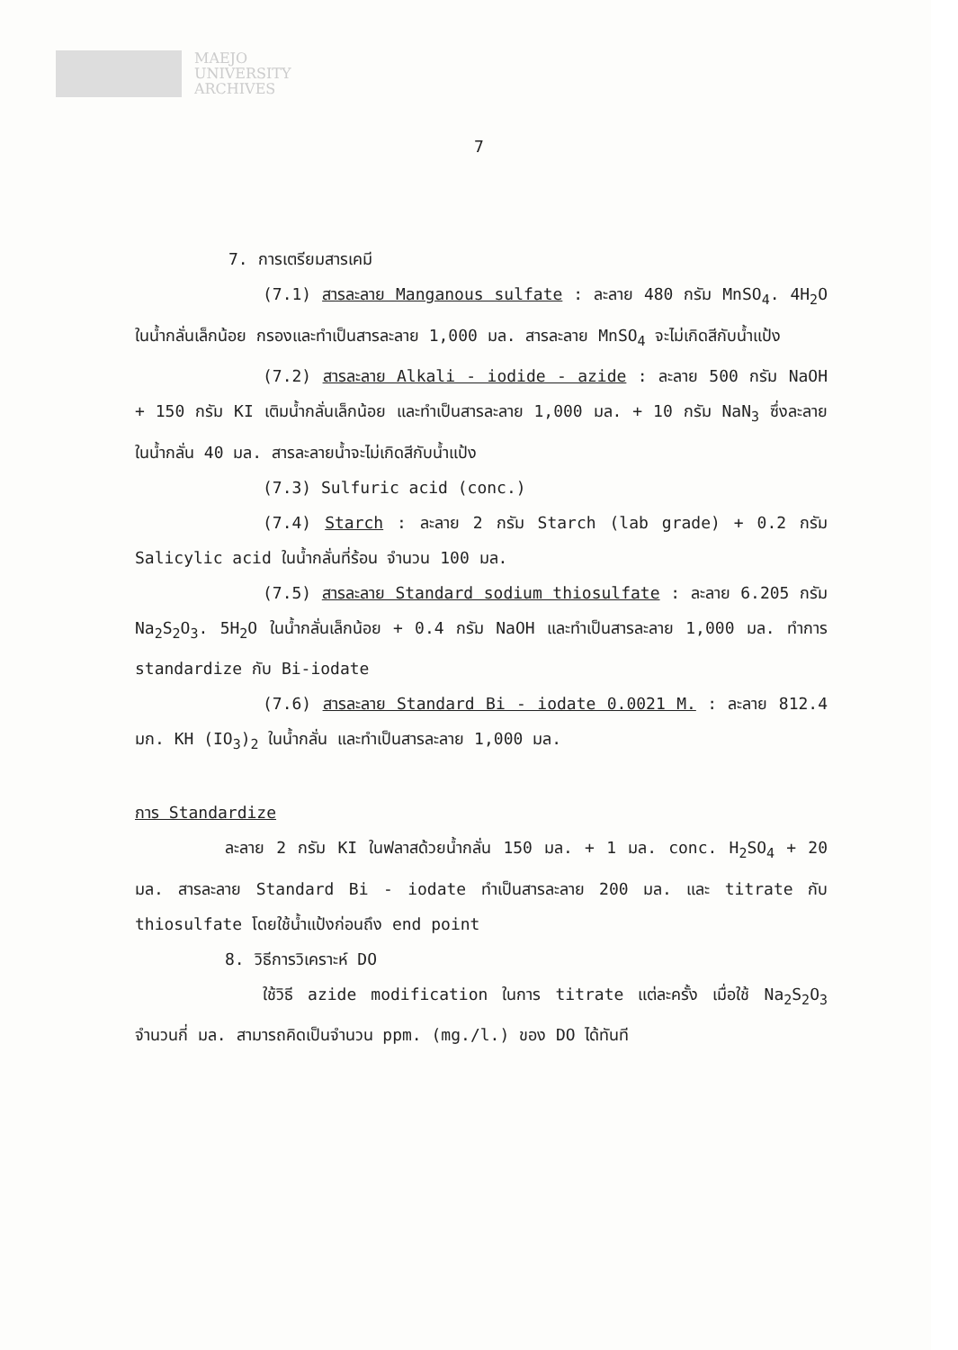MAEJO
UNIVERSITY
ARCHIVES
7
7. การเตรียมสารเคมี
(7.1) สารละลาย Manganous sulfate : ละลาย 480 กรัม MnSO<sub>4</sub>. 4H<sub>2</sub>O ในน้ำกลั่นเล็กน้อย กรองและทำเป็นสารละลาย 1,000 มล. สารละลาย MnSO<sub>4</sub> จะไม่เกิดสีกับน้ำแป้ง
(7.2) สารละลาย Alkali - iodide - azide : ละลาย 500 กรัม NaOH + 150 กรัม KI เติมน้ำกลั่นเล็กน้อย และทำเป็นสารละลาย 1,000 มล. + 10 กรัม NaN<sub>3</sub> ซึ่งละลายในน้ำกลั่น 40 มล. สารละลายน้ำจะไม่เกิดสีกับน้ำแป้ง
(7.3) Sulfuric acid (conc.)
(7.4) Starch : ละลาย 2 กรัม Starch (lab grade) + 0.2 กรัม Salicylic acid ในน้ำกลั่นที่ร้อน จำนวน 100 มล.
(7.5) สารละลาย Standard sodium thiosulfate : ละลาย 6.205 กรัม Na<sub>2</sub>S<sub>2</sub>O<sub>3</sub>. 5H<sub>2</sub>O ในน้ำกลั่นเล็กน้อย + 0.4 กรัม NaOH และทำเป็นสารละลาย 1,000 มล. ทำการ standardize กับ Bi-iodate
(7.6) สารละลาย Standard Bi - iodate 0.0021 M. : ละลาย 812.4 มก. KH (IO<sub>3</sub>)<sub>2</sub> ในน้ำกลั่น และทำเป็นสารละลาย 1,000 มล.
การ Standardize
ละลาย 2 กรัม KI ในฟลาสด้วยน้ำกลั่น 150 มล. + 1 มล. conc. H<sub>2</sub>SO<sub>4</sub> + 20 มล. สารละลาย Standard Bi - iodate ทำเป็นสารละลาย 200 มล. และ titrate กับ thiosulfate โดยใช้น้ำแป้งก่อนถึง end point
8. วิธีการวิเคราะห์ DO
ใช้วิธี azide modification ในการ titrate แต่ละครั้ง เมื่อใช้ Na<sub>2</sub>S<sub>2</sub>O<sub>3</sub> จำนวนกี่ มล. สามารถคิดเป็นจำนวน ppm. (mg./l.) ของ DO ได้ทันที